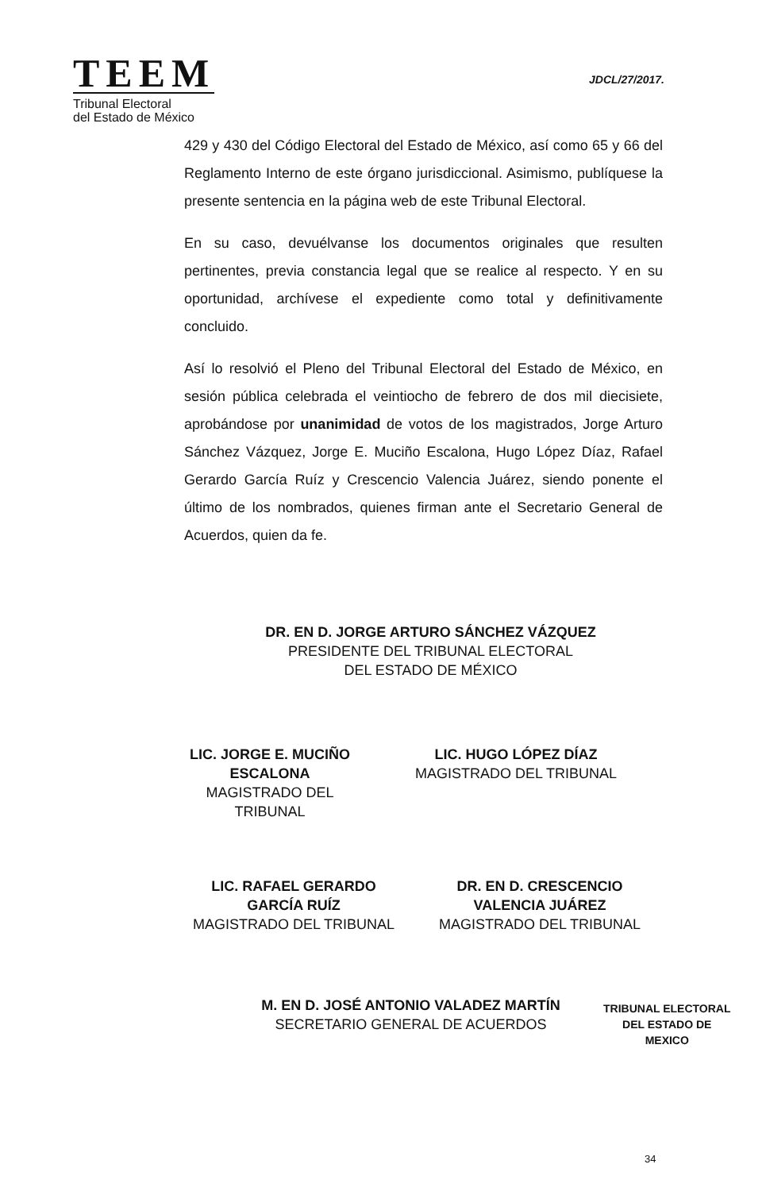TEEM
Tribunal Electoral
del Estado de México
JDCL/27/2017.
429 y 430 del Código Electoral del Estado de México, así como 65 y 66 del Reglamento Interno de este órgano jurisdiccional. Asimismo, publíquese la presente sentencia en la página web de este Tribunal Electoral.
En su caso, devuélvanse los documentos originales que resulten pertinentes, previa constancia legal que se realice al respecto. Y en su oportunidad, archívese el expediente como total y definitivamente concluido.
Así lo resolvió el Pleno del Tribunal Electoral del Estado de México, en sesión pública celebrada el veintiocho de febrero de dos mil diecisiete, aprobándose por unanimidad de votos de los magistrados, Jorge Arturo Sánchez Vázquez, Jorge E. Muciño Escalona, Hugo López Díaz, Rafael Gerardo García Ruíz y Crescencio Valencia Juárez, siendo ponente el último de los nombrados, quienes firman ante el Secretario General de Acuerdos, quien da fe.
DR. EN D. JORGE ARTURO SÁNCHEZ VÁZQUEZ
PRESIDENTE DEL TRIBUNAL ELECTORAL
DEL ESTADO DE MÉXICO
LIC. JORGE E. MUCIÑO
ESCALONA
MAGISTRADO DEL
TRIBUNAL
LIC. HUGO LÓPEZ DÍAZ
MAGISTRADO DEL TRIBUNAL
LIC. RAFAEL GERARDO
GARCÍA RUÍZ
MAGISTRADO DEL TRIBUNAL
DR. EN D. CRESCENCIO
VALENCIA JUÁREZ
MAGISTRADO DEL TRIBUNAL
M. EN D. JOSÉ ANTONIO VALADEZ MARTÍN
SECRETARIO GENERAL DE ACUERDOS
TRIBUNAL ELECTORAL
DEL ESTADO DE
MEXICO
34